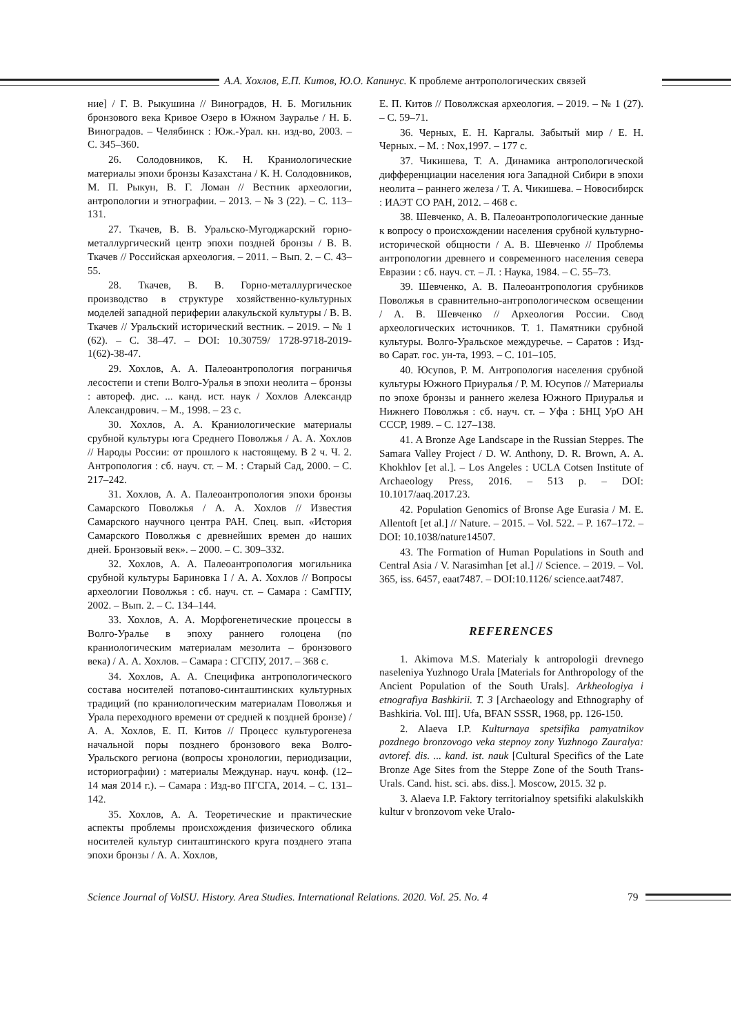А.А. Хохлов, Е.П. Китов, Ю.О. Капинус. К проблеме антропологических связей
ние] / Г. В. Рыкушина // Виноградов, Н. Б. Могильник бронзового века Кривое Озеро в Южном Зауралье / Н. Б. Виноградов. – Челябинск : Юж.-Урал. кн. изд-во, 2003. – С. 345–360.
26. Солодовников, К. Н. Краниологические материалы эпохи бронзы Казахстана / К. Н. Солодовников, М. П. Рыкун, В. Г. Ломан // Вестник археологии, антропологии и этнографии. – 2013. – № 3 (22). – С. 113–131.
27. Ткачев, В. В. Уральско-Мугоджарский горно-металлургический центр эпохи поздней бронзы / В. В. Ткачев // Российская археология. – 2011. – Вып. 2. – С. 43–55.
28. Ткачев, В. В. Горно-металлургическое производство в структуре хозяйственно-культурных моделей западной периферии алакульской культуры / В. В. Ткачев // Уральский исторический вестник. – 2019. – № 1 (62). – С. 38–47. – DOI: 10.30759/ 1728-9718-2019-1(62)-38-47.
29. Хохлов, А. А. Палеоантропология пограничья лесостепи и степи Волго-Уралья в эпохи неолита – бронзы : автореф. дис. ... канд. ист. наук / Хохлов Александр Александрович. – М., 1998. – 23 с.
30. Хохлов, А. А. Краниологические материалы срубной культуры юга Среднего Поволжья / А. А. Хохлов // Народы России: от прошлого к настоящему. В 2 ч. Ч. 2. Антропология : сб. науч. ст. – М. : Старый Сад, 2000. – С. 217–242.
31. Хохлов, А. А. Палеоантропология эпохи бронзы Самарского Поволжья / А. А. Хохлов // Известия Самарского научного центра РАН. Спец. вып. «История Самарского Поволжья с древнейших времен до наших дней. Бронзовый век». – 2000. – С. 309–332.
32. Хохлов, А. А. Палеоантропология могильника срубной культуры Бариновка I / А. А. Хохлов // Вопросы археологии Поволжья : сб. науч. ст. – Самара : СамГПУ, 2002. – Вып. 2. – С. 134–144.
33. Хохлов, А. А. Морфогенетические процессы в Волго-Уралье в эпоху раннего голоцена (по краниологическим материалам мезолита – бронзового века) / А. А. Хохлов. – Самара : СГСПУ, 2017. – 368 с.
34. Хохлов, А. А. Специфика антропологического состава носителей потапово-синташтинских культурных традиций (по краниологическим материалам Поволжья и Урала переходного времени от средней к поздней бронзе) / А. А. Хохлов, Е. П. Китов // Процесс культурогенеза начальной поры позднего бронзового века Волго-Уральского региона (вопросы хронологии, периодизации, историографии) : материалы Междунар. науч. конф. (12–14 мая 2014 г.). – Самара : Изд-во ПГСГА, 2014. – С. 131–142.
35. Хохлов, А. А. Теоретические и практические аспекты проблемы происхождения физического облика носителей культур синташтинского круга позднего этапа эпохи бронзы / А. А. Хохлов,
Е. П. Китов // Поволжская археология. – 2019. – № 1 (27). – С. 59–71.
36. Черных, Е. Н. Каргалы. Забытый мир / Е. Н. Черных. – М. : Nox,1997. – 177 с.
37. Чикишева, Т. А. Динамика антропологической дифференциации населения юга Западной Сибири в эпохи неолита – раннего железа / Т. А. Чикишева. – Новосибирск : ИАЭТ СО РАН, 2012. – 468 с.
38. Шевченко, А. В. Палеоантропологические данные к вопросу о происхождении населения срубной культурно-исторической общности / А. В. Шевченко // Проблемы антропологии древнего и современного населения севера Евразии : сб. науч. ст. – Л. : Наука, 1984. – С. 55–73.
39. Шевченко, А. В. Палеоантропология срубников Поволжья в сравнительно-антропологическом освещении / А. В. Шевченко // Археология России. Свод археологических источников. Т. 1. Памятники срубной культуры. Волго-Уральское междуречье. – Саратов : Изд-во Сарат. гос. ун-та, 1993. – С. 101–105.
40. Юсупов, Р. М. Антропология населения срубной культуры Южного Приуралья / Р. М. Юсупов // Материалы по эпохе бронзы и раннего железа Южного Приуралья и Нижнего Поволжья : сб. науч. ст. – Уфа : БНЦ УрО АН СССР, 1989. – С. 127–138.
41. A Bronze Age Landscape in the Russian Steppes. The Samara Valley Project / D. W. Anthony, D. R. Brown, A. A. Khokhlov [et al.]. – Los Angeles : UCLA Cotsen Institute of Archaeology Press, 2016. – 513 p. – DOI: 10.1017/aaq.2017.23.
42. Population Genomics of Bronse Age Eurasia / M. E. Allentoft [et al.] // Nature. – 2015. – Vol. 522. – P. 167–172. – DOI: 10.1038/nature14507.
43. The Formation of Human Populations in South and Central Asia / V. Narasimhan [et al.] // Science. – 2019. – Vol. 365, iss. 6457, eaat7487. – DOI:10.1126/ science.aat7487.
REFERENCES
1. Akimova M.S. Materialy k antropologii drevnego naseleniya Yuzhnogo Urala [Materials for Anthropology of the Ancient Population of the South Urals]. Arkheologiya i etnografiya Bashkirii. T. 3 [Archaeology and Ethnography of Bashkiria. Vol. III]. Ufa, BFAN SSSR, 1968, pp. 126-150.
2. Alaeva I.P. Kulturnaya spetsifika pamyatnikov pozdnego bronzovogo veka stepnoy zony Yuzhnogo Zauralya: avtoref. dis. ... kand. ist. nauk [Cultural Specifics of the Late Bronze Age Sites from the Steppe Zone of the South Trans-Urals. Cand. hist. sci. abs. diss.]. Moscow, 2015. 32 p.
3. Alaeva I.P. Faktory territorialnoy spetsifiki alakulskikh kultur v bronzovom veke Uralo-
Science Journal of VolSU. History. Area Studies. International Relations. 2020. Vol. 25. No. 4 79